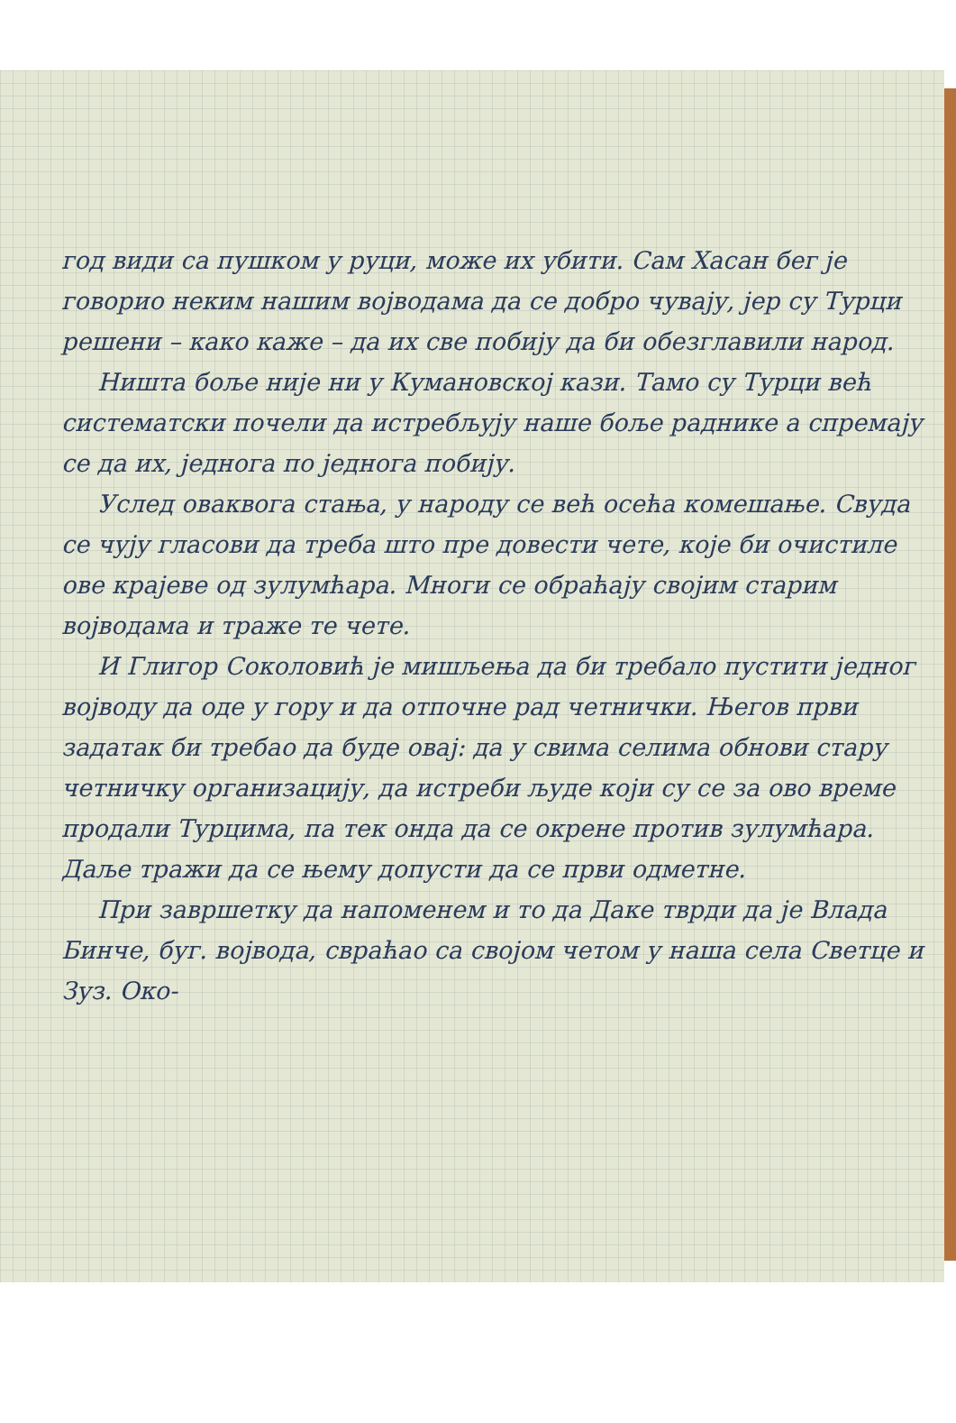год види са пушком у руци, може их убити. Сам Хасан бег је говорио неким нашим војводама да се добро чувају, јер су Турци решени – како каже – да их све побију да би обезглавили народ.
Ништа боље није ни у Кумановској кази. Тамо су Турци већ систематски почели да истребљују наше боље раднике а спремају се да их, једнога по једнога побију.
Услед оваквога стања, у народу се већ осећа комешање. Свуда се чују гласови да треба што пре довести чете, које би очистиле ове крајеве од зулумћара. Многи се обраћају својим старим војводама и траже те чете.
И Глигор Соколовић је мишљења да би требало пустити једног војводу да оде у гору и да отпочне рад четнички. Његов први задатак би требао да буде овај: да у свима селима обнови стару четничку организацију, да истреби људе који су се за ово време продали Турцима, па тек онда да се окрене против зулумћара. Даље тражи да се њему допусти да се први одметне.
При завршетку да напоменем и то да Даке тврди да је Влада Бинче, буг. војвода, свраћао са својом четом у наша села Светце и Зуз. Око-